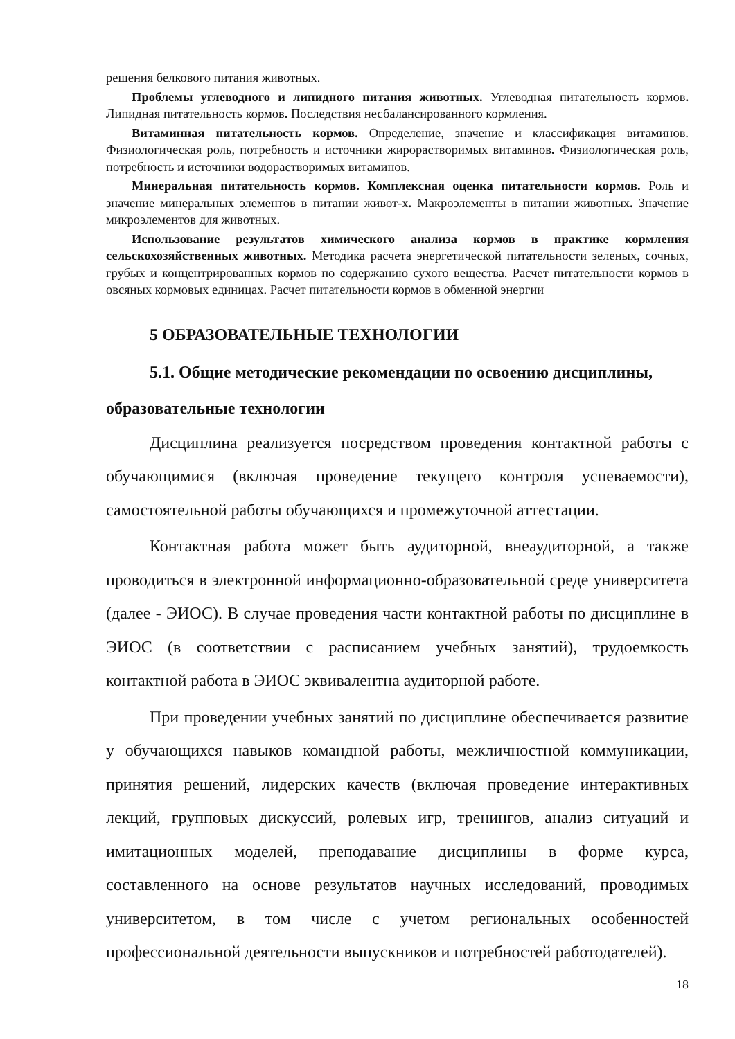решения белкового питания животных.
Проблемы углеводного и липидного питания животных. Углеводная питательность кормов. Липидная питательность кормов. Последствия несбалансированного кормления.
Витаминная питательность кормов. Определение, значение и классификация витаминов. Физиологическая роль, потребность и источники жирорастворимых витаминов. Физиологическая роль, потребность и источники водорастворимых витаминов.
Минеральная питательность кормов. Комплексная оценка питательности кормов. Роль и значение минеральных элементов в питании живот-х. Макроэлементы в питании животных. Значение микроэлементов для животных.
Использование результатов химического анализа кормов в практике кормления сельскохозяйственных животных. Методика расчета энергетической питательности зеленых, сочных, грубых и концентрированных кормов по содержанию сухого вещества. Расчет питательности кормов в овсяных кормовых единицах. Расчет питательности кормов в обменной энергии
5 ОБРАЗОВАТЕЛЬНЫЕ ТЕХНОЛОГИИ
5.1. Общие методические рекомендации по освоению дисциплины, образовательные технологии
Дисциплина реализуется посредством проведения контактной работы с обучающимися (включая проведение текущего контроля успеваемости), самостоятельной работы обучающихся и промежуточной аттестации.
Контактная работа может быть аудиторной, внеаудиторной, а также проводиться в электронной информационно-образовательной среде университета (далее - ЭИОС). В случае проведения части контактной работы по дисциплине в ЭИОС (в соответствии с расписанием учебных занятий), трудоемкость контактной работа в ЭИОС эквивалентна аудиторной работе.
При проведении учебных занятий по дисциплине обеспечивается развитие у обучающихся навыков командной работы, межличностной коммуникации, принятия решений, лидерских качеств (включая проведение интерактивных лекций, групповых дискуссий, ролевых игр, тренингов, анализ ситуаций и имитационных моделей, преподавание дисциплины в форме курса, составленного на основе результатов научных исследований, проводимых университетом, в том числе с учетом региональных особенностей профессиональной деятельности выпускников и потребностей работодателей).
18